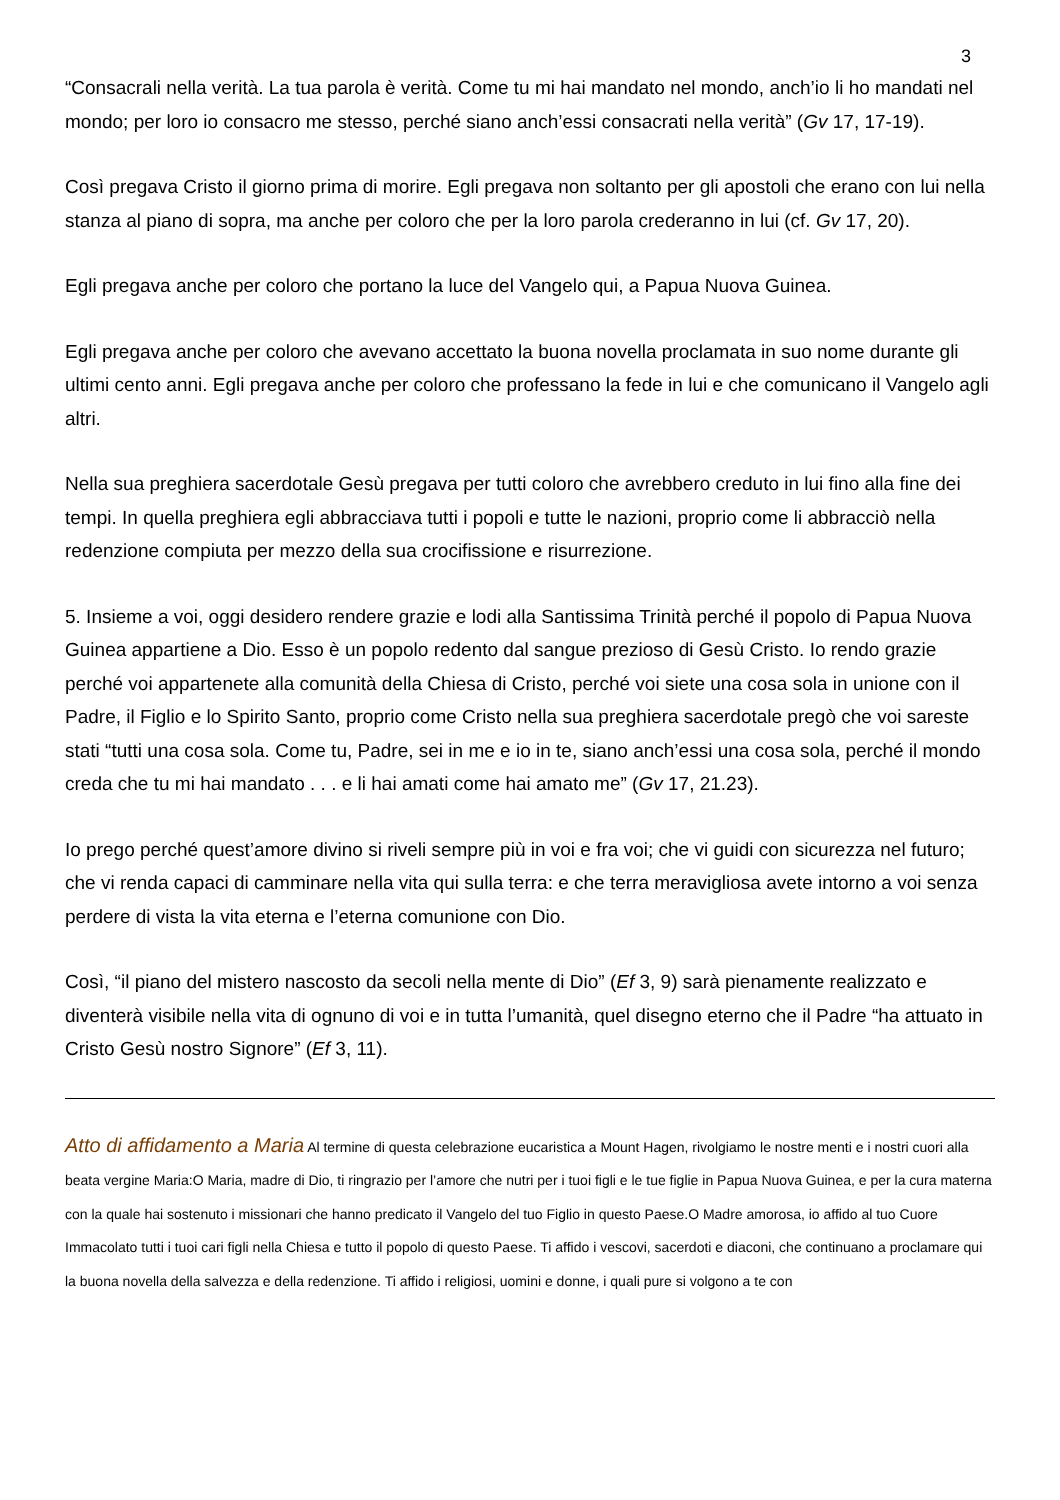3
“Consacrali nella verità. La tua parola è verità. Come tu mi hai mandato nel mondo, anch’io li ho mandati nel mondo; per loro io consacro me stesso, perché siano anch’essi consacrati nella verità” (Gv 17, 17-19).
Così pregava Cristo il giorno prima di morire. Egli pregava non soltanto per gli apostoli che erano con lui nella stanza al piano di sopra, ma anche per coloro che per la loro parola crederanno in lui (cf. Gv 17, 20).
Egli pregava anche per coloro che portano la luce del Vangelo qui, a Papua Nuova Guinea.
Egli pregava anche per coloro che avevano accettato la buona novella proclamata in suo nome durante gli ultimi cento anni. Egli pregava anche per coloro che professano la fede in lui e che comunicano il Vangelo agli altri.
Nella sua preghiera sacerdotale Gesù pregava per tutti coloro che avrebbero creduto in lui fino alla fine dei tempi. In quella preghiera egli abbracciava tutti i popoli e tutte le nazioni, proprio come li abbracciò nella redenzione compiuta per mezzo della sua crocifissione e risurrezione.
5. Insieme a voi, oggi desidero rendere grazie e lodi alla Santissima Trinità perché il popolo di Papua Nuova Guinea appartiene a Dio. Esso è un popolo redento dal sangue prezioso di Gesù Cristo. Io rendo grazie perché voi appartenete alla comunità della Chiesa di Cristo, perché voi siete una cosa sola in unione con il Padre, il Figlio e lo Spirito Santo, proprio come Cristo nella sua preghiera sacerdotale pregò che voi sareste stati “tutti una cosa sola. Come tu, Padre, sei in me e io in te, siano anch’essi una cosa sola, perché il mondo creda che tu mi hai mandato . . . e li hai amati come hai amato me” (Gv 17, 21.23).
Io prego perché quest’amore divino si riveli sempre più in voi e fra voi; che vi guidi con sicurezza nel futuro; che vi renda capaci di camminare nella vita qui sulla terra: e che terra meravigliosa avete intorno a voi senza perdere di vista la vita eterna e l’eterna comunione con Dio.
Così, “il piano del mistero nascosto da secoli nella mente di Dio” (Ef 3, 9) sarà pienamente realizzato e diventerà visibile nella vita di ognuno di voi e in tutta l’umanità, quel disegno eterno che il Padre “ha attuato in Cristo Gesù nostro Signore” (Ef 3, 11).
Atto di affidamento a Maria Al termine di questa celebrazione eucaristica a Mount Hagen, rivolgiamo le nostre menti e i nostri cuori alla beata vergine Maria:O Maria, madre di Dio, ti ringrazio per l’amore che nutri per i tuoi figli e le tue figlie in Papua Nuova Guinea, e per la cura materna con la quale hai sostenuto i missionari che hanno predicato il Vangelo del tuo Figlio in questo Paese.O Madre amorosa, io affido al tuo Cuore Immacolato tutti i tuoi cari figli nella Chiesa e tutto il popolo di questo Paese. Ti affido i vescovi, sacerdoti e diaconi, che continuano a proclamare qui la buona novella della salvezza e della redenzione. Ti affido i religiosi, uomini e donne, i quali pure si volgono a te con